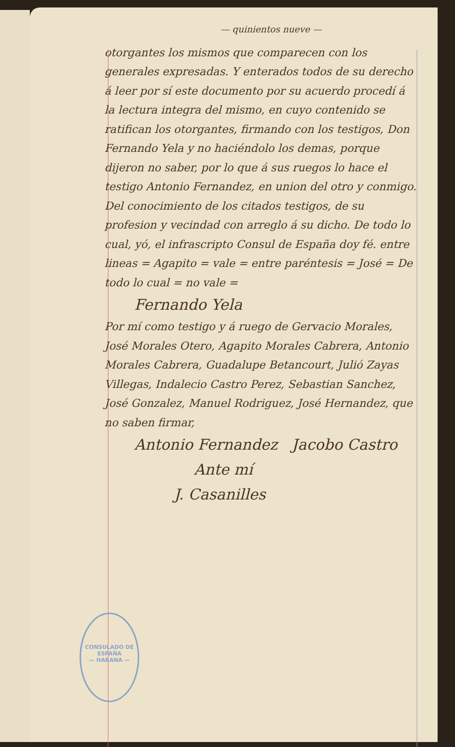— quinientos nueve —
otorgantes los mismos que comparecen con los generales expresadas. Y enterados todos de su derecho á leer por sí este documento por su acuerdo procedí á la lectura integra del mismo, en cuyo contenido se ratifican los otorgantes, firmando con los testigos, Don Fernando Yela y no haciéndolo los demas, porque dijeron no saber, por lo que á sus ruegos lo hace el testigo Antonio Fernandez, en union del otro y conmigo. Del conocimiento de los citados testigos, de su profesion y vecindad con arreglo á su dicho. De todo lo cual, yó, el infrascripto Consul de España doy fé. entre lineas = Agapito = vale = entre paréntesis = José = De todo lo cual = no vale =
Fernando Yela
Por mí como testigo y á ruego de Gervacio Morales, José Morales Otero, Agapito Morales Cabrera, Antonio Morales Cabrera, Guadalupe Betancourt, Julió Zayas Villegas, Indalecio Castro Perez, Sebastian Sanchez, José Gonzalez, Manuel Rodriguez, José Hernandez, que no saben firmar,
Antonio Fernandez Jacobo Castro
Ante mí
J. Casanilles
CONSULADO DE ESPAÑA
— HABANA —